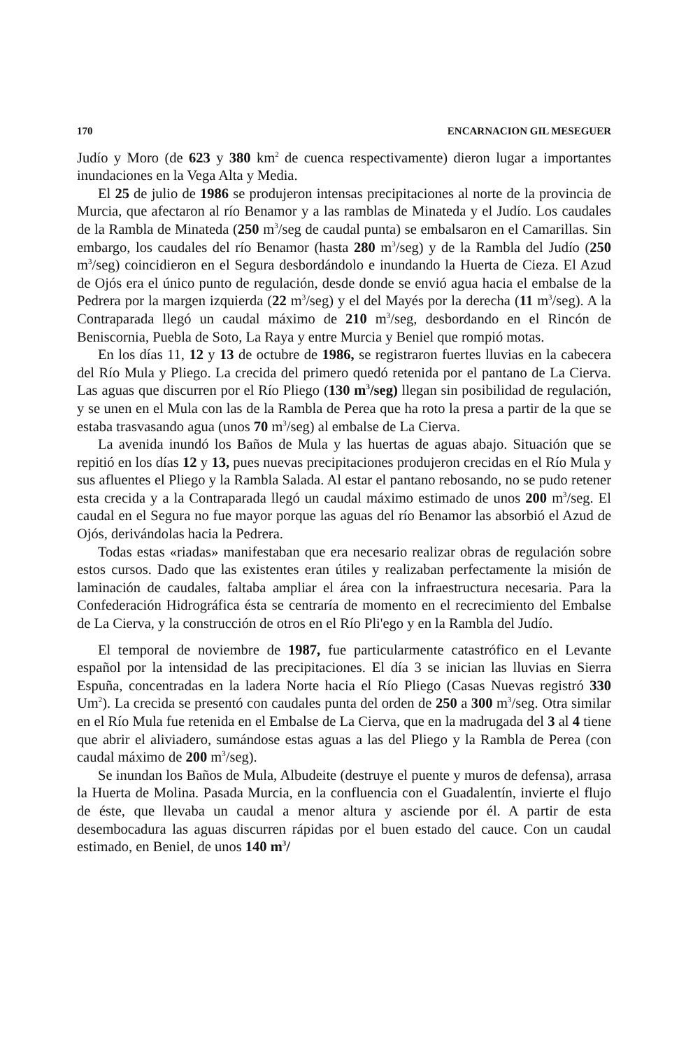170 ENCARNACION GIL MESEGUER
Judío y Moro (de 623 y 380 km<sup>2</sup> de cuenca respectivamente) dieron lugar a importantes inundaciones en la Vega Alta y Media.
El 25 de julio de 1986 se produjeron intensas precipitaciones al norte de la provincia de Murcia, que afectaron al río Benamor y a las ramblas de Minateda y el Judío. Los caudales de la Rambla de Minateda (250 m<sup>3</sup>/seg de caudal punta) se embalsaron en el Camarillas. Sin embargo, los caudales del río Benamor (hasta 280 m<sup>3</sup>/seg) y de la Rambla del Judío (250 m<sup>3</sup>/seg) coincidieron en el Segura desbordándolo e inundando la Huerta de Cieza. El Azud de Ojós era el único punto de regulación, desde donde se envió agua hacia el embalse de la Pedrera por la margen izquierda (22 m<sup>3</sup>/seg) y el del Mayés por la derecha (11 m<sup>3</sup>/seg). A la Contraparada llegó un caudal máximo de 210 m<sup>3</sup>/seg, desbordando en el Rincón de Beniscornia, Puebla de Soto, La Raya y entre Murcia y Beniel que rompió motas.
En los días 11, 12 y 13 de octubre de 1986, se registraron fuertes lluvias en la cabecera del Río Mula y Pliego. La crecida del primero quedó retenida por el pantano de La Cierva. Las aguas que discurren por el Río Pliego (130 m<sup>3</sup>/seg) llegan sin posibilidad de regulación, y se unen en el Mula con las de la Rambla de Perea que ha roto la presa a partir de la que se estaba trasvasando agua (unos 70 m<sup>3</sup>/seg) al embalse de La Cierva.
La avenida inundó los Baños de Mula y las huertas de aguas abajo. Situación que se repitió en los días 12 y 13, pues nuevas precipitaciones produjeron crecidas en el Río Mula y sus afluentes el Pliego y la Rambla Salada. Al estar el pantano rebosando, no se pudo retener esta crecida y a la Contraparada llegó un caudal máximo estimado de unos 200 m<sup>3</sup>/seg. El caudal en el Segura no fue mayor porque las aguas del río Benamor las absorbió el Azud de Ojós, derivándolas hacia la Pedrera.
Todas estas «riadas» manifestaban que era necesario realizar obras de regulación sobre estos cursos. Dado que las existentes eran útiles y realizaban perfectamente la misión de laminación de caudales, faltaba ampliar el área con la infraestructura necesaria. Para la Confederación Hidrográfica ésta se centraría de momento en el recrecimiento del Embalse de La Cierva, y la construcción de otros en el Río Pli'ego y en la Rambla del Judío.
El temporal de noviembre de 1987, fue particularmente catastrófico en el Levante español por la intensidad de las precipitaciones. El día 3 se inician las lluvias en Sierra Espuña, concentradas en la ladera Norte hacia el Río Pliego (Casas Nuevas registró 330 Um<sup>2</sup>). La crecida se presentó con caudales punta del orden de 250 a 300 m<sup>3</sup>/seg. Otra similar en el Río Mula fue retenida en el Embalse de La Cierva, que en la madrugada del 3 al 4 tiene que abrir el aliviadero, sumándose estas aguas a las del Pliego y la Rambla de Perea (con caudal máximo de 200 m<sup>3</sup>/seg).
Se inundan los Baños de Mula, Albudeite (destruye el puente y muros de defensa), arrasa la Huerta de Molina. Pasada Murcia, en la confluencia con el Guadalentín, invierte el flujo de éste, que llevaba un caudal a menor altura y asciende por él. A partir de esta desembocadura las aguas discurren rápidas por el buen estado del cauce. Con un caudal estimado, en Beniel, de unos 140 m<sup>3</sup>/